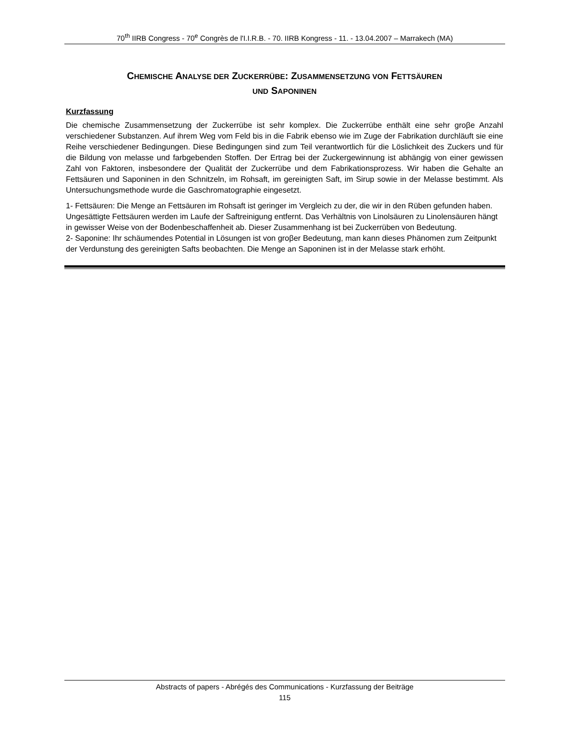70<sup>th</sup> IIRB Congress - 70<sup>e</sup> Congrès de l'I.I.R.B. - 70. IIRB Kongress - 11. - 13.04.2007 – Marrakech (MA)
CHEMISCHE ANALYSE DER ZUCKERRÜBE: ZUSAMMENSETZUNG VON FETTSÄUREN
UND SAPONINEN
Kurzfassung
Die chemische Zusammensetzung der Zuckerrübe ist sehr komplex. Die Zuckerrübe enthält eine sehr groβe Anzahl verschiedener Substanzen. Auf ihrem Weg vom Feld bis in die Fabrik ebenso wie im Zuge der Fabrikation durchläuft sie eine Reihe verschiedener Bedingungen. Diese Bedingungen sind zum Teil verantwortlich für die Löslichkeit des Zuckers und für die Bildung von melasse und farbgebenden Stoffen. Der Ertrag bei der Zuckergewinnung ist abhängig von einer gewissen Zahl von Faktoren, insbesondere der Qualität der Zuckerrübe und dem Fabrikationsprozess. Wir haben die Gehalte an Fettsäuren und Saponinen in den Schnitzeln, im Rohsaft, im gereinigten Saft, im Sirup sowie in der Melasse bestimmt. Als Untersuchungsmethode wurde die Gaschromatographie eingesetzt.
1- Fettsäuren: Die Menge an Fettsäuren im Rohsaft ist geringer im Vergleich zu der, die wir in den Rüben gefunden haben. Ungesättigte Fettsäuren werden im Laufe der Saftreinigung entfernt. Das Verhältnis von Linolsäuren zu Linolensäuren hängt in gewisser Weise von der Bodenbeschaffenheit ab. Dieser Zusammenhang ist bei Zuckerrüben von Bedeutung.
2- Saponine: Ihr schäumendes Potential in Lösungen ist von groβer Bedeutung, man kann dieses Phänomen zum Zeitpunkt der Verdunstung des gereinigten Safts beobachten. Die Menge an Saponinen ist in der Melasse stark erhöht.
Abstracts of papers - Abrégés des Communications - Kurzfassung der Beiträge
115